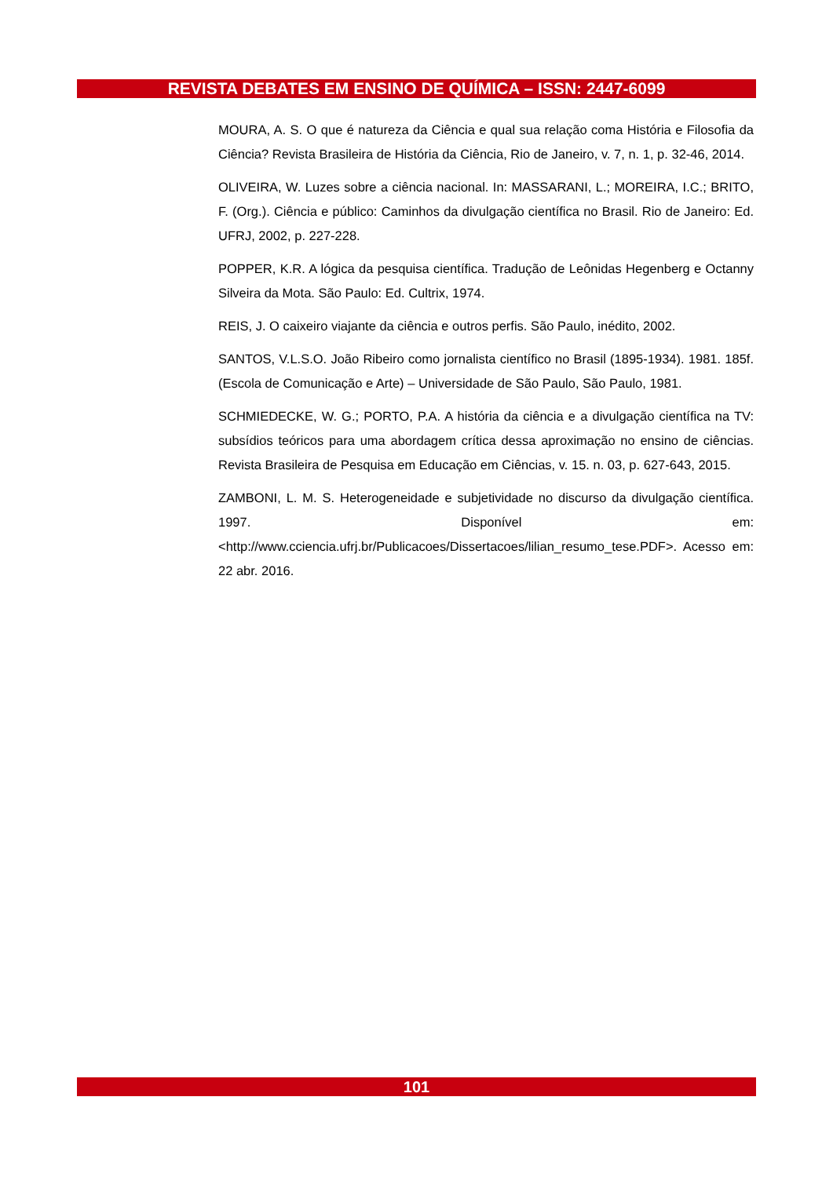REVISTA DEBATES EM ENSINO DE QUÍMICA – ISSN: 2447-6099
MOURA, A. S. O que é natureza da Ciência e qual sua relação coma História e Filosofia da Ciência? Revista Brasileira de História da Ciência, Rio de Janeiro, v. 7, n. 1, p. 32-46, 2014.
OLIVEIRA, W. Luzes sobre a ciência nacional. In: MASSARANI, L.; MOREIRA, I.C.; BRITO, F. (Org.). Ciência e público: Caminhos da divulgação científica no Brasil. Rio de Janeiro: Ed. UFRJ, 2002, p. 227-228.
POPPER, K.R. A lógica da pesquisa científica. Tradução de Leônidas Hegenberg e Octanny Silveira da Mota. São Paulo: Ed. Cultrix, 1974.
REIS, J. O caixeiro viajante da ciência e outros perfis. São Paulo, inédito, 2002.
SANTOS, V.L.S.O. João Ribeiro como jornalista científico no Brasil (1895-1934). 1981. 185f. (Escola de Comunicação e Arte) – Universidade de São Paulo, São Paulo, 1981.
SCHMIEDECKE, W. G.; PORTO, P.A. A história da ciência e a divulgação científica na TV: subsídios teóricos para uma abordagem crítica dessa aproximação no ensino de ciências. Revista Brasileira de Pesquisa em Educação em Ciências, v. 15. n. 03, p. 627-643, 2015.
ZAMBONI, L. M. S. Heterogeneidade e subjetividade no discurso da divulgação científica. 1997. Disponível em: <http://www.cciencia.ufrj.br/Publicacoes/Dissertacoes/lilian_resumo_tese.PDF>. Acesso em: 22 abr. 2016.
101